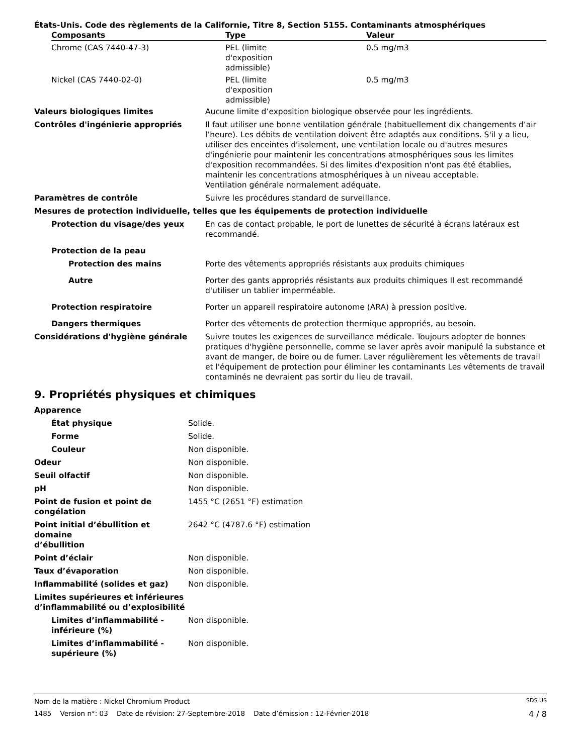États-Unis. Code des règlements de la Californie, Titre 8, Section 5155. Contaminants atmosphériques
| Composants | Type | Valeur |
| --- | --- | --- |
| Chrome (CAS 7440-47-3) | PEL (limite d'exposition admissible) | 0.5 mg/m3 |
| Nickel (CAS 7440-02-0) | PEL (limite d'exposition admissible) | 0.5 mg/m3 |
| Valeurs biologiques limites | Aucune limite d’exposition biologique observée pour les ingrédients. |
| Contrôles d'ingénierie appropriés | Il faut utiliser une bonne ventilation générale (habituellement dix changements d’air l’heure). Les débits de ventilation doivent être adaptés aux conditions. S'il y a lieu, utiliser des enceintes d'isolement, une ventilation locale ou d'autres mesures d'ingénierie pour maintenir les concentrations atmosphériques sous les limites d'exposition recommandées. Si des limites d'exposition n'ont pas été établies, maintenir les concentrations atmosphériques à un niveau acceptable. Ventilation générale normalement adéquate. |
| Paramètres de contrôle | Suivre les procédures standard de surveillance. |
| Mesures de protection individuelle, telles que les équipements de protection individuelle | |
| Protection du visage/des yeux | En cas de contact probable, le port de lunettes de sécurité à écrans latéraux est recommandé. |
| Protection de la peau | |
| Protection des mains | Porte des vêtements appropriés résistants aux produits chimiques |
| Autre | Porter des gants appropriés résistants aux produits chimiques Il est recommandé d'utiliser un tablier imperméable. |
| Protection respiratoire | Porter un appareil respiratoire autonome (ARA) à pression positive. |
| Dangers thermiques | Porter des vêtements de protection thermique appropriés, au besoin. |
| Considérations d'hygiène générale | Suivre toutes les exigences de surveillance médicale. Toujours adopter de bonnes pratiques d'hygiène personnelle, comme se laver après avoir manipulé la substance et avant de manger, de boire ou de fumer. Laver régulièrement les vêtements de travail et l'équipement de protection pour éliminer les contaminants Les vêtements de travail contaminés ne devraient pas sortir du lieu de travail. |
9. Propriétés physiques et chimiques
| Apparence | |
| État physique | Solide. |
| Forme | Solide. |
| Couleur | Non disponible. |
| Odeur | Non disponible. |
| Seuil olfactif | Non disponible. |
| pH | Non disponible. |
| Point de fusion et point de congélation | 1455 °C (2651 °F) estimation |
| Point initial d’ébullition et domaine d’ébullition | 2642 °C (4787.6 °F) estimation |
| Point d’éclair | Non disponible. |
| Taux d’évaporation | Non disponible. |
| Inflammabilité (solides et gaz) | Non disponible. |
| Limites supérieures et inférieures d’inflammabilité ou d’explosibilité | |
| Limites d’inflammabilité - inférieure (%) | Non disponible. |
| Limites d’inflammabilité - supérieure (%) | Non disponible. |
Nom de la matière : Nickel Chromium Product SDS US
1485 Version n°: 03 Date de révision: 27-Septembre-2018 Date d’émission : 12-Février-2018 4 / 8